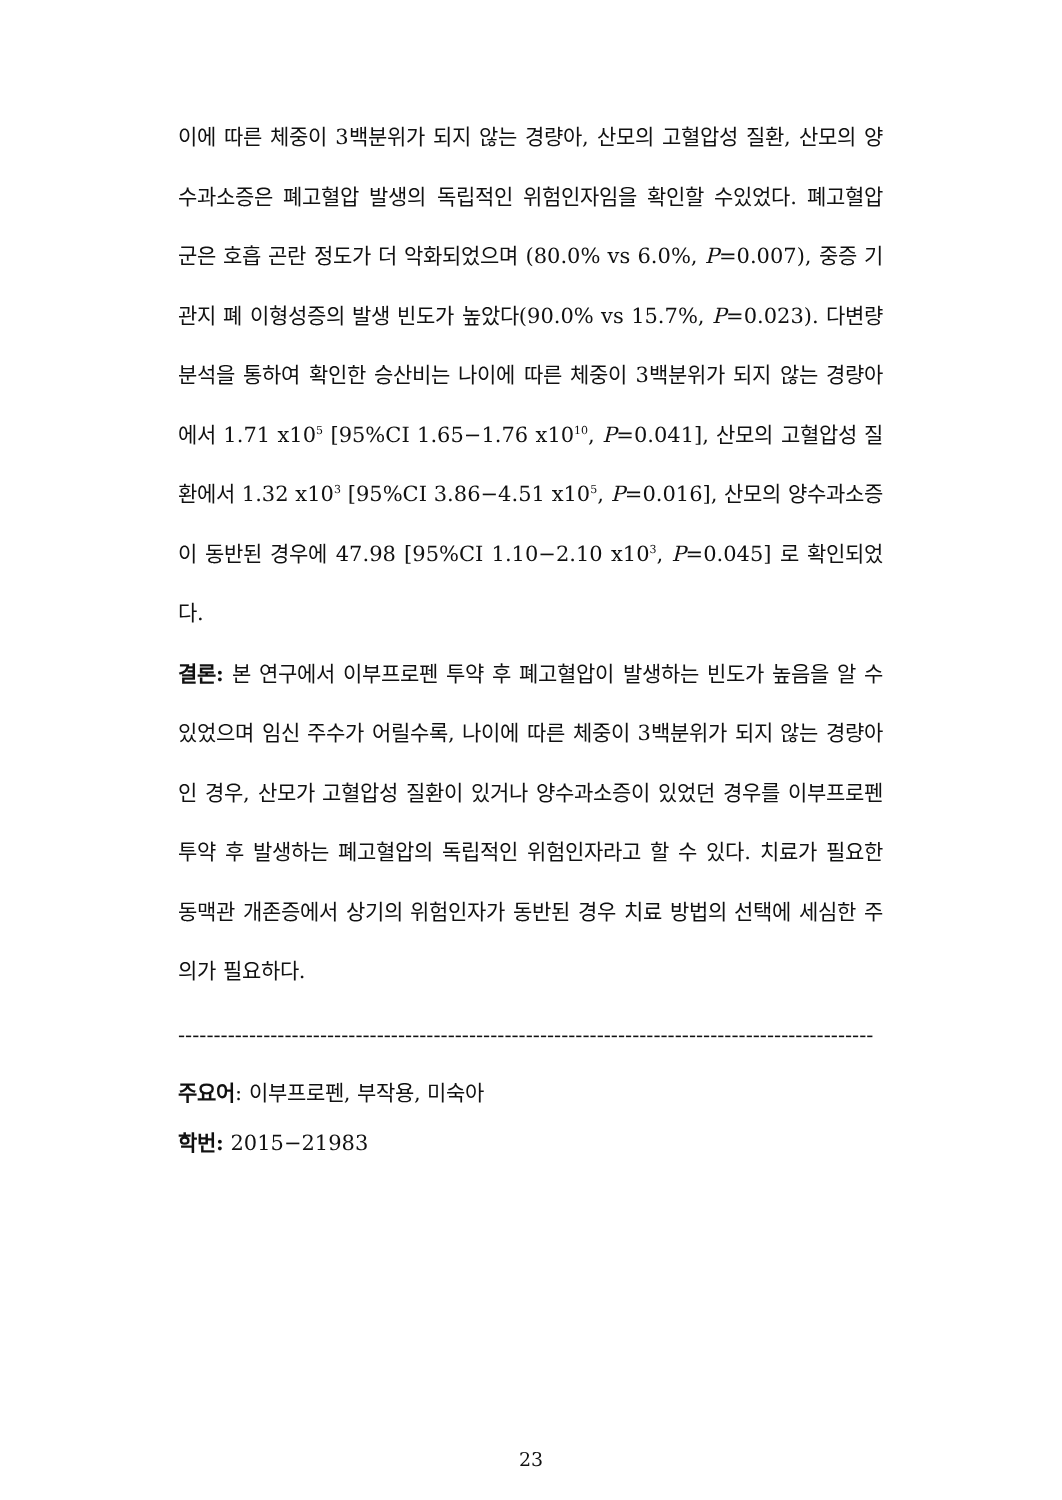이에 따른 체중이 3백분위가 되지 않는 경량아, 산모의 고혈압성 질환, 산모의 양수과소증은 폐고혈압 발생의 독립적인 위험인자임을 확인할 수있었다. 폐고혈압 군은 호흡 곤란 정도가 더 악화되었으며 (80.0% vs 6.0%, P=0.007), 중증 기관지 폐 이형성증의 발생 빈도가 높았다(90.0% vs 15.7%, P=0.023). 다변량 분석을 통하여 확인한 승산비는 나이에 따른 체중이 3백분위가 되지 않는 경량아에서 1.71 x10<sup>5</sup> [95%CI 1.65−1.76 x10<sup>10</sup>, P=0.041], 산모의 고혈압성 질환에서 1.32 x10<sup>3</sup> [95%CI 3.86−4.51 x10<sup>5</sup>, P=0.016], 산모의 양수과소증이 동반된 경우에 47.98 [95%CI 1.10−2.10 x10<sup>3</sup>, P=0.045] 로 확인되었다.
결론: 본 연구에서 이부프로펜 투약 후 폐고혈압이 발생하는 빈도가 높음을 알 수 있었으며 임신 주수가 어릴수록, 나이에 따른 체중이 3백분위가 되지 않는 경량아인 경우, 산모가 고혈압성 질환이 있거나 양수과소증이 있었던 경우를 이부프로펜 투약 후 발생하는 폐고혈압의 독립적인 위험인자라고 할 수 있다. 치료가 필요한 동맥관 개존증에서 상기의 위험인자가 동반된 경우 치료 방법의 선택에 세심한 주의가 필요하다.
--------------------------------------------------------------------------------------------------
주요어: 이부프로펜, 부작용, 미숙아
학번: 2015−21983
23